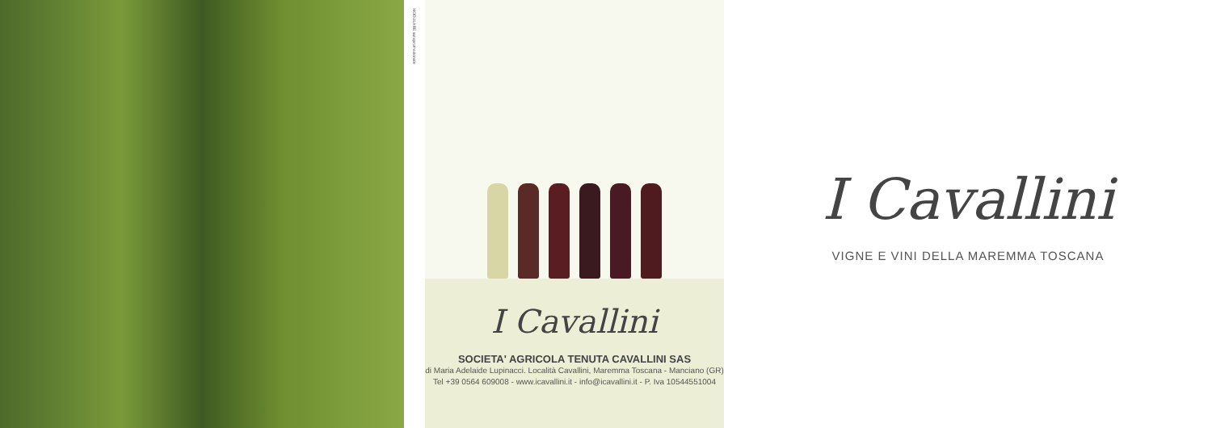MODULARE autopromozionale
I Cavallini
SOCIETA' AGRICOLA TENUTA CAVALLINI SAS
di Maria Adelaide Lupinacci. Località Cavallini, Maremma Toscana - Manciano (GR)
Tel +39 0564 609008 - www.icavallini.it - info@icavallini.it - P. Iva 10544551004
I Cavallini
VIGNE E VINI DELLA MAREMMA TOSCANA